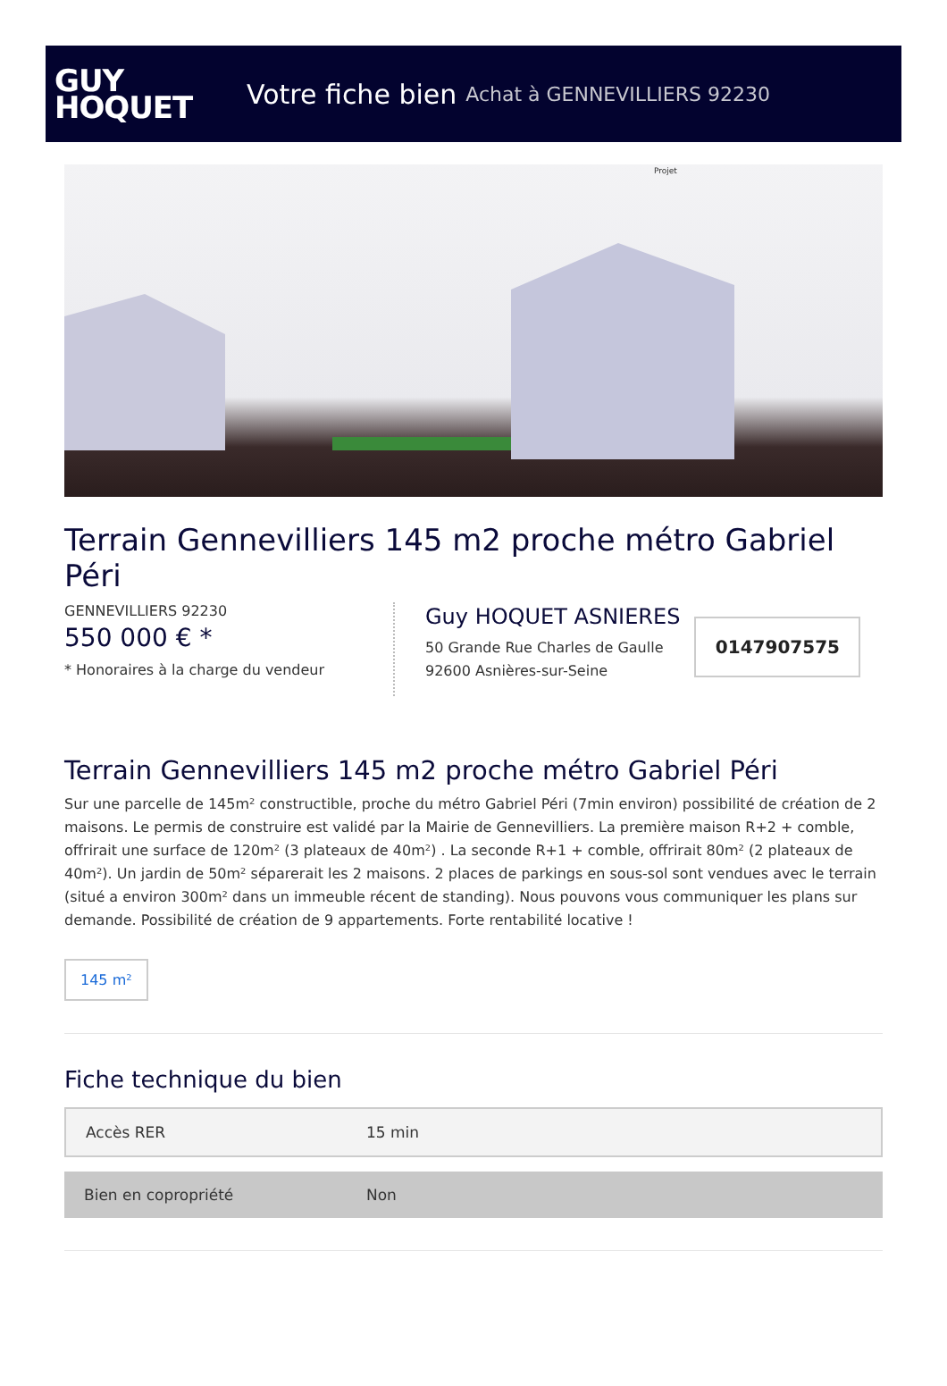GUY
HOQUET
Votre fiche bien Achat à GENNEVILLIERS 92230
Projet
Terrain Gennevilliers 145 m2 proche métro Gabriel Péri
GENNEVILLIERS 92230
550 000 € *
* Honoraires à la charge du vendeur
Guy HOQUET ASNIERES
50 Grande Rue Charles de Gaulle
92600 Asnières-sur-Seine
0147907575
Terrain Gennevilliers 145 m2 proche métro Gabriel Péri
Sur une parcelle de 145m² constructible, proche du métro Gabriel Péri (7min environ) possibilité de création de 2 maisons. Le permis de construire est validé par la Mairie de Gennevilliers. La première maison R+2 + comble, offrirait une surface de 120m² (3 plateaux de 40m²) . La seconde R+1 + comble, offrirait 80m² (2 plateaux de 40m²). Un jardin de 50m² séparerait les 2 maisons. 2 places de parkings en sous-sol sont vendues avec le terrain (situé a environ 300m² dans un immeuble récent de standing). Nous pouvons vous communiquer les plans sur demande. Possibilité de création de 9 appartements. Forte rentabilité locative !
145 m²
Fiche technique du bien
| Accès RER | 15 min |
| Bien en copropriété | Non |